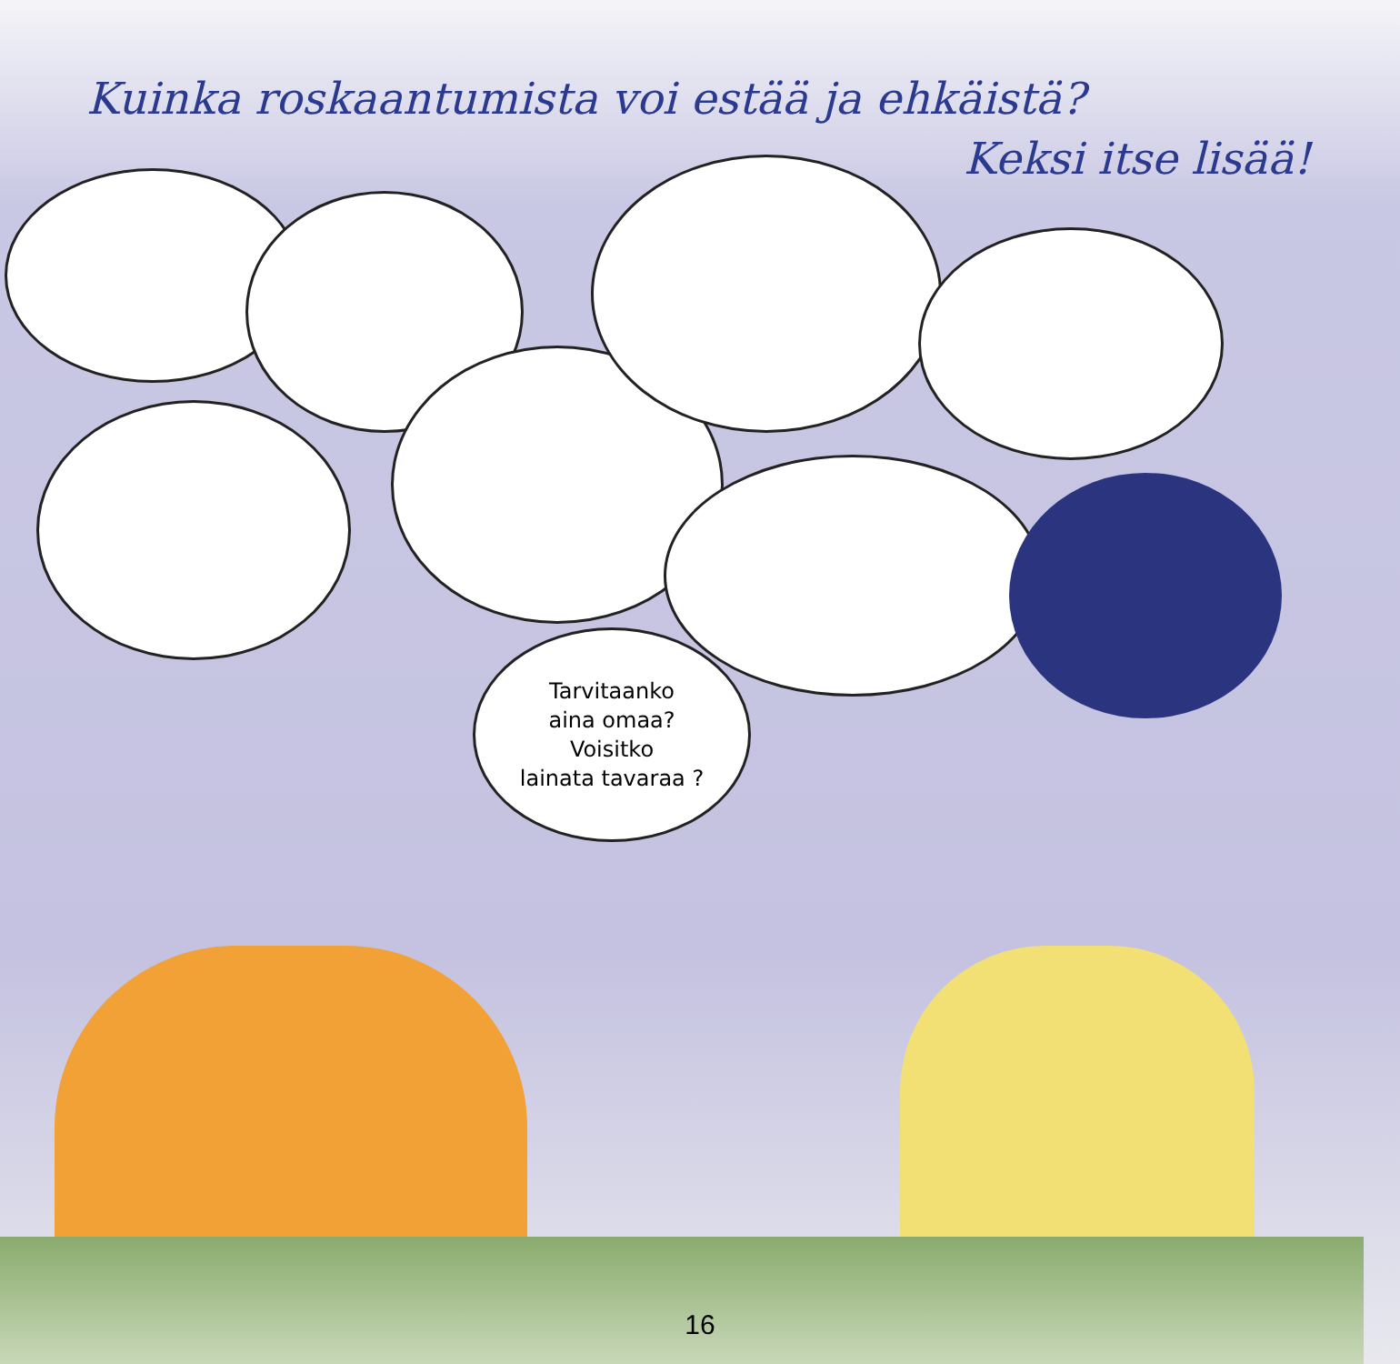Kuinka roskaantumista voi estää ja ehkäistä?
Keksi itse lisää!
Tarvitaanko
aina omaa?
Voisitko
lainata tavaraa ?
16